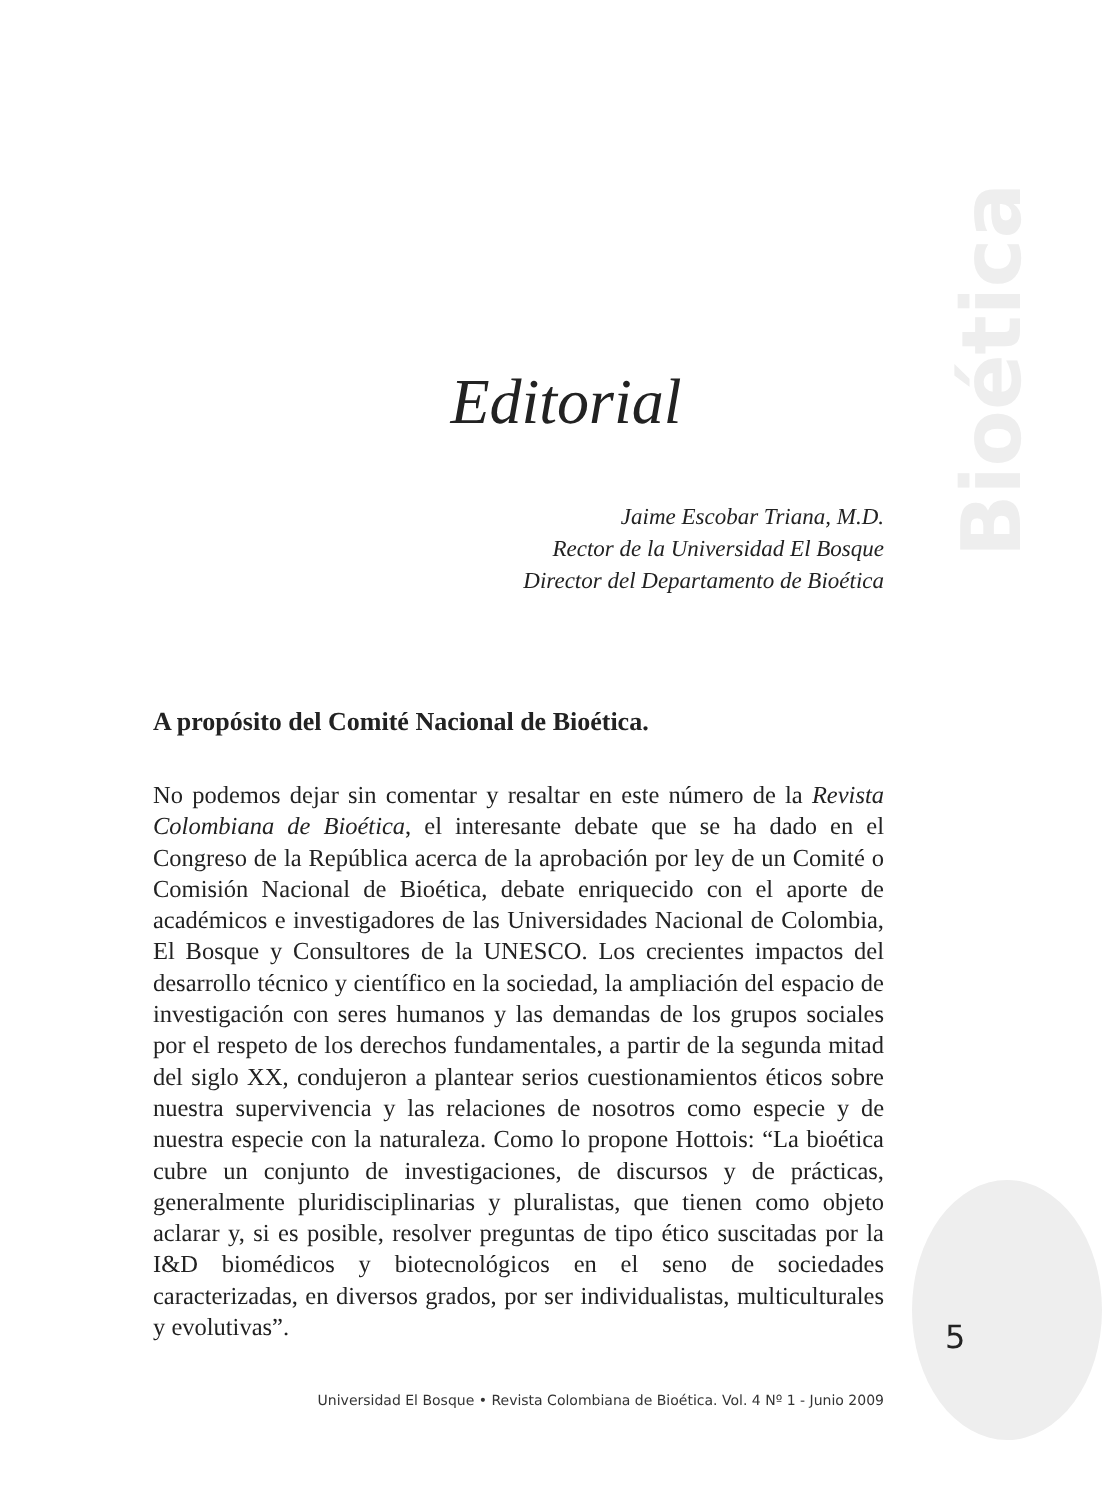Bioética
Editorial
Jaime Escobar Triana, M.D.
Rector de la Universidad El Bosque
Director del Departamento de Bioética
A propósito del Comité Nacional de Bioética.
No podemos dejar sin comentar y resaltar en este número de la Revista Colombiana de Bioética, el interesante debate que se ha dado en el Congreso de la República acerca de la aprobación por ley de un Comité o Comisión Nacional de Bioética, debate enriquecido con el aporte de académicos e investigadores de las Universidades Nacional de Colombia, El Bosque y Consultores de la UNESCO. Los crecientes impactos del desarrollo técnico y científico en la sociedad, la ampliación del espacio de investigación con seres humanos y las demandas de los grupos sociales por el respeto de los derechos fundamentales, a partir de la segunda mitad del siglo XX, condujeron a plantear serios cuestionamientos éticos sobre nuestra supervivencia y las relaciones de nosotros como especie y de nuestra especie con la naturaleza. Como lo propone Hottois: “La bioética cubre un conjunto de investigaciones, de discursos y de prácticas, generalmente pluridisciplinarias y pluralistas, que tienen como objeto aclarar y, si es posible, resolver preguntas de tipo ético suscitadas por la I&D biomédicos y biotecnológicos en el seno de sociedades caracterizadas, en diversos grados, por ser individualistas, multiculturales y evolutivas”.
5
Universidad El Bosque • Revista Colombiana de Bioética. Vol. 4 Nº 1 - Junio 2009